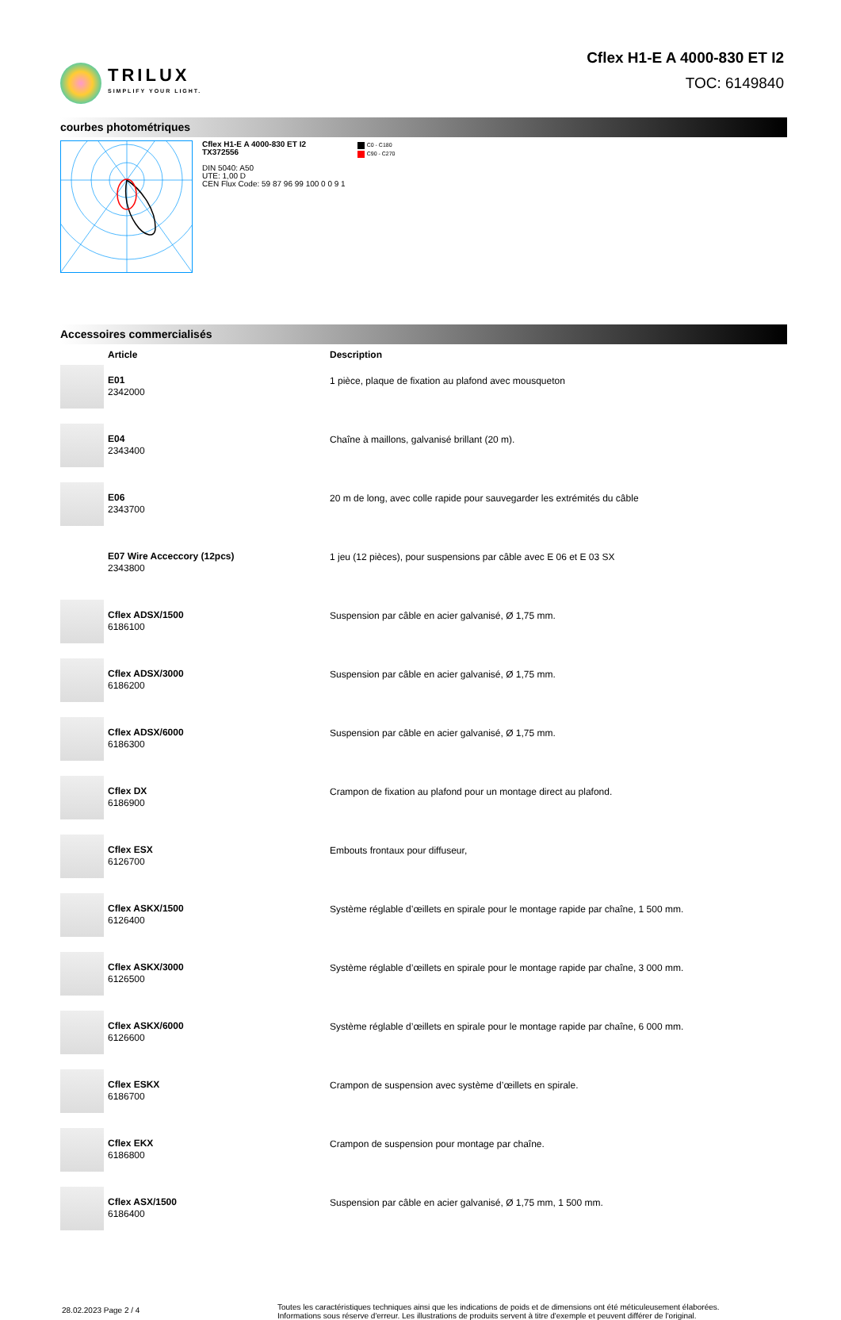TRILUX
SIMPLIFY YOUR LIGHT.
Cflex H1-E A 4000-830 ET I2
TOC: 6149840
courbes photométriques
Cflex H1-E A 4000-830 ET I2
TX372556
DIN 5040: A50
UTE: 1,00 D
CEN Flux Code: 59 87 96 99 100 0 0 9 1
C0 - C180
C90 - C270
Accessoires commercialisés
| | Article | Description |
| --- | --- | --- |
| | E01 2342000 | 1 pièce, plaque de fixation au plafond avec mousqueton |
| | E04 2343400 | Chaîne à maillons, galvanisé brillant (20 m). |
| | E06 2343700 | 20 m de long, avec colle rapide pour sauvegarder les extrémités du câble |
| | E07 Wire Acceccory (12pcs) 2343800 | 1 jeu (12 pièces), pour suspensions par câble avec E 06 et E 03 SX |
| | Cflex ADSX/1500 6186100 | Suspension par câble en acier galvanisé, Ø 1,75 mm. |
| | Cflex ADSX/3000 6186200 | Suspension par câble en acier galvanisé, Ø 1,75 mm. |
| | Cflex ADSX/6000 6186300 | Suspension par câble en acier galvanisé, Ø 1,75 mm. |
| | Cflex DX 6186900 | Crampon de fixation au plafond pour un montage direct au plafond. |
| | Cflex ESX 6126700 | Embouts frontaux pour diffuseur, |
| | Cflex ASKX/1500 6126400 | Système réglable d’œillets en spirale pour le montage rapide par chaîne, 1 500 mm. |
| | Cflex ASKX/3000 6126500 | Système réglable d’œillets en spirale pour le montage rapide par chaîne, 3 000 mm. |
| | Cflex ASKX/6000 6126600 | Système réglable d’œillets en spirale pour le montage rapide par chaîne, 6 000 mm. |
| | Cflex ESKX 6186700 | Crampon de suspension avec système d’œillets en spirale. |
| | Cflex EKX 6186800 | Crampon de suspension pour montage par chaîne. |
| | Cflex ASX/1500 6186400 | Suspension par câble en acier galvanisé, Ø 1,75 mm, 1 500 mm. |
28.02.2023 Page 2 / 4
Toutes les caractéristiques techniques ainsi que les indications de poids et de dimensions ont été méticuleusement élaborées.
Informations sous réserve d'erreur. Les illustrations de produits servent à titre d'exemple et peuvent différer de l'original.